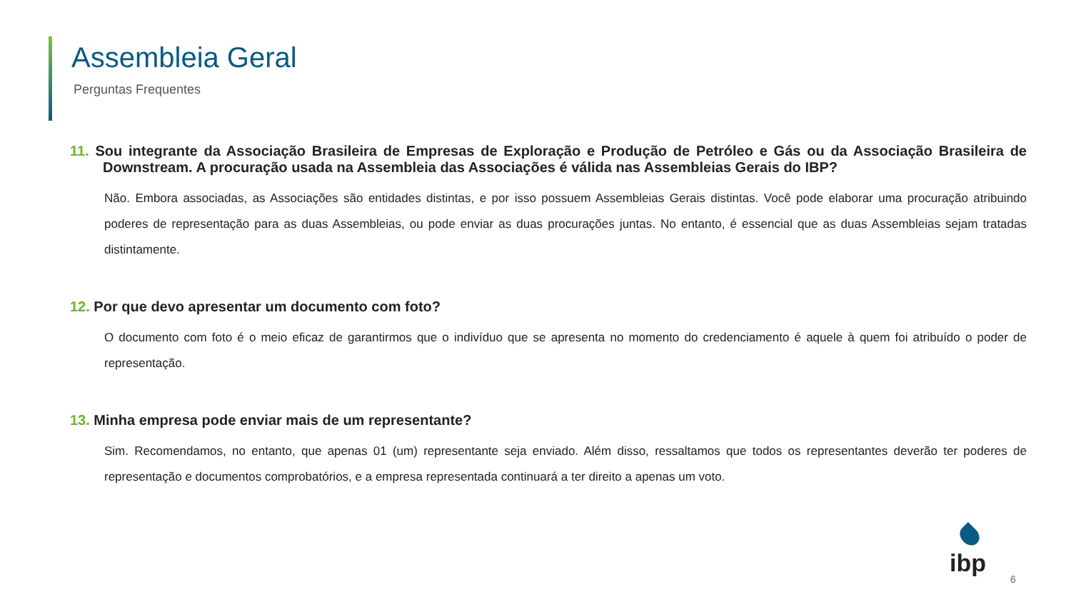Assembleia Geral
Perguntas Frequentes
11. Sou integrante da Associação Brasileira de Empresas de Exploração e Produção de Petróleo e Gás ou da Associação Brasileira de Downstream. A procuração usada na Assembleia das Associações é válida nas Assembleias Gerais do IBP?
Não. Embora associadas, as Associações são entidades distintas, e por isso possuem Assembleias Gerais distintas. Você pode elaborar uma procuração atribuindo poderes de representação para as duas Assembleias, ou pode enviar as duas procurações juntas. No entanto, é essencial que as duas Assembleias sejam tratadas distintamente.
12. Por que devo apresentar um documento com foto?
O documento com foto é o meio eficaz de garantirmos que o indivíduo que se apresenta no momento do credenciamento é aquele à quem foi atribuído o poder de representação.
13. Minha empresa pode enviar mais de um representante?
Sim. Recomendamos, no entanto, que apenas 01 (um) representante seja enviado. Além disso, ressaltamos que todos os representantes deverão ter poderes de representação e documentos comprobatórios, e a empresa representada continuará a ter direito a apenas um voto.
ibp
6